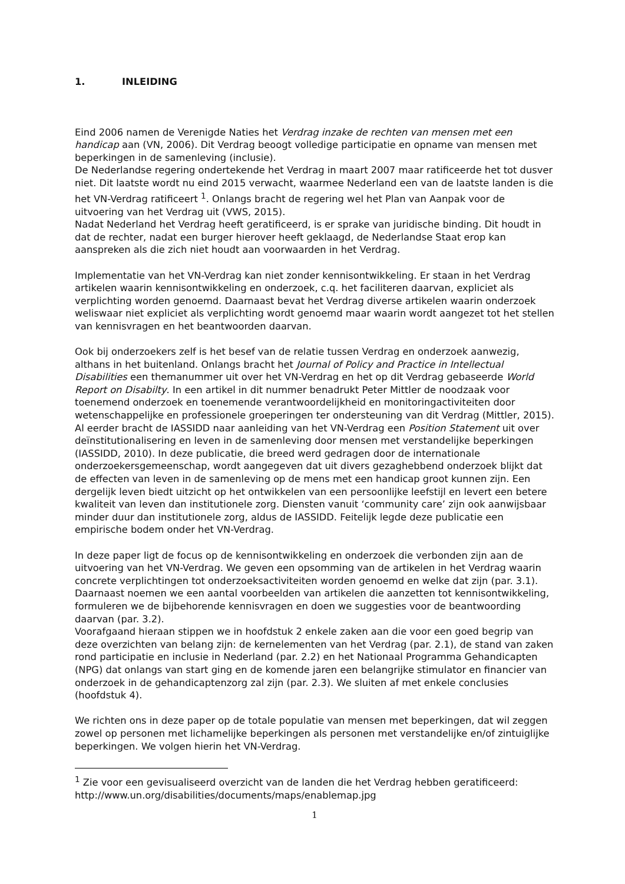1. INLEIDING
Eind 2006 namen de Verenigde Naties het Verdrag inzake de rechten van mensen met een handicap aan (VN, 2006). Dit Verdrag beoogt volledige participatie en opname van mensen met beperkingen in de samenleving (inclusie).
De Nederlandse regering ondertekende het Verdrag in maart 2007 maar ratificeerde het tot dusver niet. Dit laatste wordt nu eind 2015 verwacht, waarmee Nederland een van de laatste landen is die het VN-Verdrag ratificeert <sup>1</sup>. Onlangs bracht de regering wel het Plan van Aanpak voor de uitvoering van het Verdrag uit (VWS, 2015).
Nadat Nederland het Verdrag heeft geratificeerd, is er sprake van juridische binding. Dit houdt in dat de rechter, nadat een burger hierover heeft geklaagd, de Nederlandse Staat erop kan aanspreken als die zich niet houdt aan voorwaarden in het Verdrag.
Implementatie van het VN-Verdrag kan niet zonder kennisontwikkeling. Er staan in het Verdrag artikelen waarin kennisontwikkeling en onderzoek, c.q. het faciliteren daarvan, expliciet als verplichting worden genoemd. Daarnaast bevat het Verdrag diverse artikelen waarin onderzoek weliswaar niet expliciet als verplichting wordt genoemd maar waarin wordt aangezet tot het stellen van kennisvragen en het beantwoorden daarvan.
Ook bij onderzoekers zelf is het besef van de relatie tussen Verdrag en onderzoek aanwezig, althans in het buitenland. Onlangs bracht het Journal of Policy and Practice in Intellectual Disabilities een themanummer uit over het VN-Verdrag en het op dit Verdrag gebaseerde World Report on Disabilty. In een artikel in dit nummer benadrukt Peter Mittler de noodzaak voor toenemend onderzoek en toenemende verantwoordelijkheid en monitoringactiviteiten door wetenschappelijke en professionele groeperingen ter ondersteuning van dit Verdrag (Mittler, 2015).
Al eerder bracht de IASSIDD naar aanleiding van het VN-Verdrag een Position Statement uit over deïnstitutionalisering en leven in de samenleving door mensen met verstandelijke beperkingen (IASSIDD, 2010). In deze publicatie, die breed werd gedragen door de internationale onderzoekersgemeenschap, wordt aangegeven dat uit divers gezaghebbend onderzoek blijkt dat de effecten van leven in de samenleving op de mens met een handicap groot kunnen zijn. Een dergelijk leven biedt uitzicht op het ontwikkelen van een persoonlijke leefstijl en levert een betere kwaliteit van leven dan institutionele zorg. Diensten vanuit ‘community care’ zijn ook aanwijsbaar minder duur dan institutionele zorg, aldus de IASSIDD. Feitelijk legde deze publicatie een empirische bodem onder het VN-Verdrag.
In deze paper ligt de focus op de kennisontwikkeling en onderzoek die verbonden zijn aan de uitvoering van het VN-Verdrag. We geven een opsomming van de artikelen in het Verdrag waarin concrete verplichtingen tot onderzoeksactiviteiten worden genoemd en welke dat zijn (par. 3.1). Daarnaast noemen we een aantal voorbeelden van artikelen die aanzetten tot kennisontwikkeling, formuleren we de bijbehorende kennisvragen en doen we suggesties voor de beantwoording daarvan (par. 3.2).
Voorafgaand hieraan stippen we in hoofdstuk 2 enkele zaken aan die voor een goed begrip van deze overzichten van belang zijn: de kernelementen van het Verdrag (par. 2.1), de stand van zaken rond participatie en inclusie in Nederland (par. 2.2) en het Nationaal Programma Gehandicapten (NPG) dat onlangs van start ging en de komende jaren een belangrijke stimulator en financier van onderzoek in de gehandicaptenzorg zal zijn (par. 2.3). We sluiten af met enkele conclusies (hoofdstuk 4).
We richten ons in deze paper op de totale populatie van mensen met beperkingen, dat wil zeggen zowel op personen met lichamelijke beperkingen als personen met verstandelijke en/of zintuiglijke beperkingen. We volgen hierin het VN-Verdrag.
<sup>1</sup> Zie voor een gevisualiseerd overzicht van de landen die het Verdrag hebben geratificeerd: http://www.un.org/disabilities/documents/maps/enablemap.jpg
1